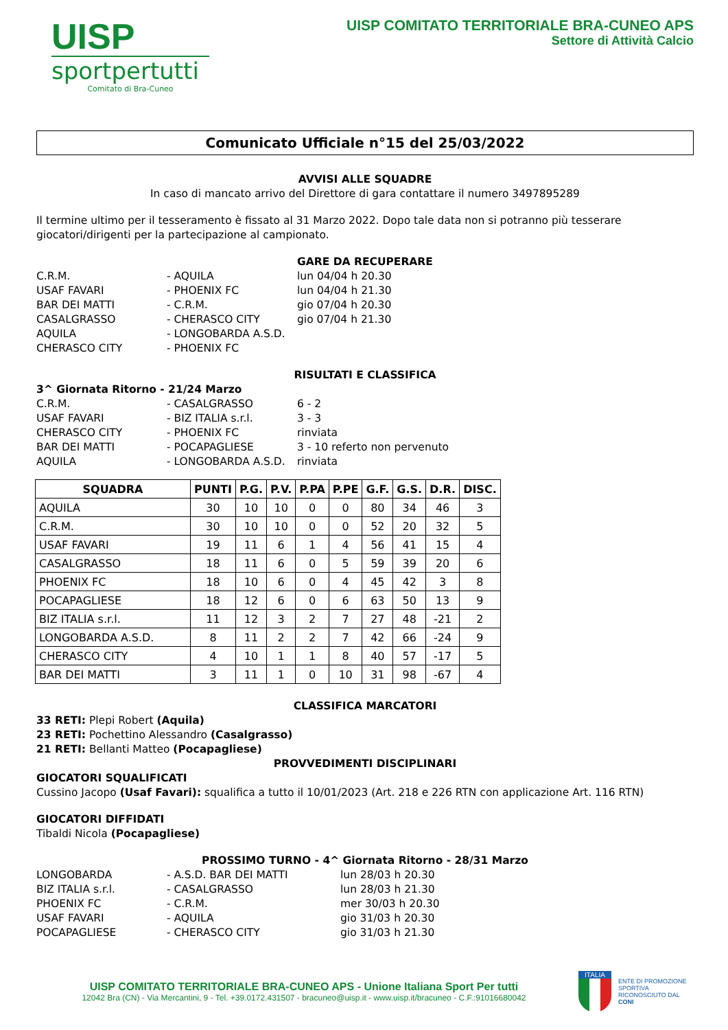UISP
sportpertutti
Comitato di Bra-Cuneo
UISP COMITATO TERRITORIALE BRA-CUNEO APS
Settore di Attività Calcio
Comunicato Ufficiale n°15 del 25/03/2022
AVVISI ALLE SQUADRE
In caso di mancato arrivo del Direttore di gara contattare il numero 3497895289
Il termine ultimo per il tesseramento è fissato al 31 Marzo 2022. Dopo tale data non si potranno più tesserare giocatori/dirigenti per la partecipazione al campionato.
GARE DA RECUPERARE
C.R.M. - AQUILA lun 04/04 h 20.30
USAF FAVARI - PHOENIX FC lun 04/04 h 21.30
BAR DEI MATTI - C.R.M. gio 07/04 h 20.30
CASALGRASSO - CHERASCO CITY gio 07/04 h 21.30
AQUILA - LONGOBARDA A.S.D.
CHERASCO CITY - PHOENIX FC
RISULTATI E CLASSIFICA
3^ Giornata Ritorno - 21/24 Marzo
C.R.M. - CASALGRASSO 6 - 2
USAF FAVARI - BIZ ITALIA s.r.l. 3 - 3
CHERASCO CITY - PHOENIX FC rinviata
BAR DEI MATTI - POCAPAGLIESE 3 - 10 referto non pervenuto
AQUILA - LONGOBARDA A.S.D. rinviata
| SQUADRA | PUNTI | P.G. | P.V. | P.PA | P.PE | G.F. | G.S. | D.R. | DISC. |
| --- | --- | --- | --- | --- | --- | --- | --- | --- | --- |
| AQUILA | 30 | 10 | 10 | 0 | 0 | 80 | 34 | 46 | 3 |
| C.R.M. | 30 | 10 | 10 | 0 | 0 | 52 | 20 | 32 | 5 |
| USAF FAVARI | 19 | 11 | 6 | 1 | 4 | 56 | 41 | 15 | 4 |
| CASALGRASSO | 18 | 11 | 6 | 0 | 5 | 59 | 39 | 20 | 6 |
| PHOENIX FC | 18 | 10 | 6 | 0 | 4 | 45 | 42 | 3 | 8 |
| POCAPAGLIESE | 18 | 12 | 6 | 0 | 6 | 63 | 50 | 13 | 9 |
| BIZ ITALIA s.r.l. | 11 | 12 | 3 | 2 | 7 | 27 | 48 | -21 | 2 |
| LONGOBARDA A.S.D. | 8 | 11 | 2 | 2 | 7 | 42 | 66 | -24 | 9 |
| CHERASCO CITY | 4 | 10 | 1 | 1 | 8 | 40 | 57 | -17 | 5 |
| BAR DEI MATTI | 3 | 11 | 1 | 0 | 10 | 31 | 98 | -67 | 4 |
CLASSIFICA MARCATORI
33 RETI: Plepi Robert (Aquila)
23 RETI: Pochettino Alessandro (Casalgrasso)
21 RETI: Bellanti Matteo (Pocapagliese)
PROVVEDIMENTI DISCIPLINARI
GIOCATORI SQUALIFICATI
Cussino Jacopo (Usaf Favari): squalifica a tutto il 10/01/2023 (Art. 218 e 226 RTN con applicazione Art. 116 RTN)
GIOCATORI DIFFIDATI
Tibaldi Nicola (Pocapagliese)
PROSSIMO TURNO - 4^ Giornata Ritorno - 28/31 Marzo
LONGOBARDA - A.S.D. BAR DEI MATTI lun 28/03 h 20.30
BIZ ITALIA s.r.l. - CASALGRASSO lun 28/03 h 21.30
PHOENIX FC - C.R.M. mer 30/03 h 20.30
USAF FAVARI - AQUILA gio 31/03 h 20.30
POCAPAGLIESE - CHERASCO CITY gio 31/03 h 21.30
UISP COMITATO TERRITORIALE BRA-CUNEO APS - Unione Italiana Sport Per tutti
12042 Bra (CN) - Via Mercantini, 9 - Tel. +39.0172.431507 - bracuneo@uisp.it - www.uisp.it/bracuneo - C.F.:91016680042
ITALIA
ENTE DI PROMOZIONE SPORTIVA RICONOSCIUTO DAL CONI